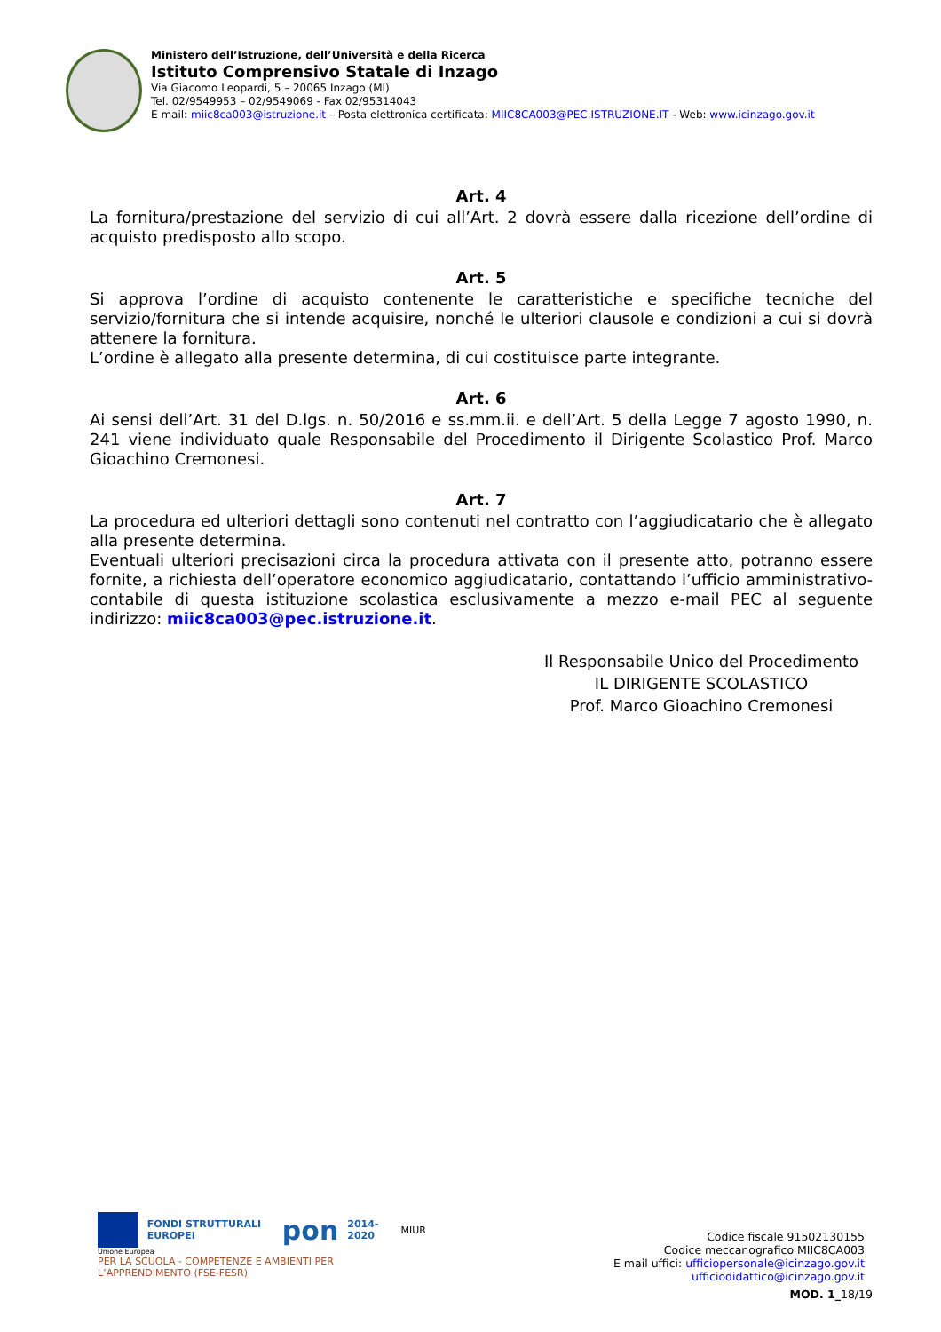Ministero dell’Istruzione, dell’Università e della Ricerca
Istituto Comprensivo Statale di Inzago
Via Giacomo Leopardi, 5 – 20065 Inzago (MI)
Tel. 02/9549953 – 02/9549069 - Fax 02/95314043
E mail: miic8ca003@istruzione.it – Posta elettronica certificata: MIIC8CA003@PEC.ISTRUZIONE.IT - Web: www.icinzago.gov.it
Art. 4
La fornitura/prestazione del servizio di cui all’Art. 2 dovrà essere dalla ricezione dell’ordine di acquisto predisposto allo scopo.
Art. 5
Si approva l’ordine di acquisto contenente le caratteristiche e specifiche tecniche del servizio/fornitura che si intende acquisire, nonché le ulteriori clausole e condizioni a cui si dovrà attenere la fornitura.
L’ordine è allegato alla presente determina, di cui costituisce parte integrante.
Art. 6
Ai sensi dell’Art. 31 del D.lgs. n. 50/2016 e ss.mm.ii. e dell’Art. 5 della Legge 7 agosto 1990, n. 241 viene individuato quale Responsabile del Procedimento il Dirigente Scolastico Prof. Marco Gioachino Cremonesi.
Art. 7
La procedura ed ulteriori dettagli sono contenuti nel contratto con l’aggiudicatario che è allegato alla presente determina.
Eventuali ulteriori precisazioni circa la procedura attivata con il presente atto, potranno essere fornite, a richiesta dell’operatore economico aggiudicatario, contattando l’ufficio amministrativo-contabile di questa istituzione scolastica esclusivamente a mezzo e-mail PEC al seguente indirizzo: miic8ca003@pec.istruzione.it.
Il Responsabile Unico del Procedimento
IL DIRIGENTE SCOLASTICO
Prof. Marco Gioachino Cremonesi
FONDI STRUTTURALI EUROPEI pon 2014-2020 MIUR
Unione Europea
PER LA SCUOLA - COMPETENZE E AMBIENTI PER L’APPRENDIMENTO (FSE-FESR)
Codice fiscale 91502130155
Codice meccanografico MIIC8CA003
E mail uffici: ufficiopersonale@icinzago.gov.it
ufficiodidattico@icinzago.gov.it
MOD. 1_18/19